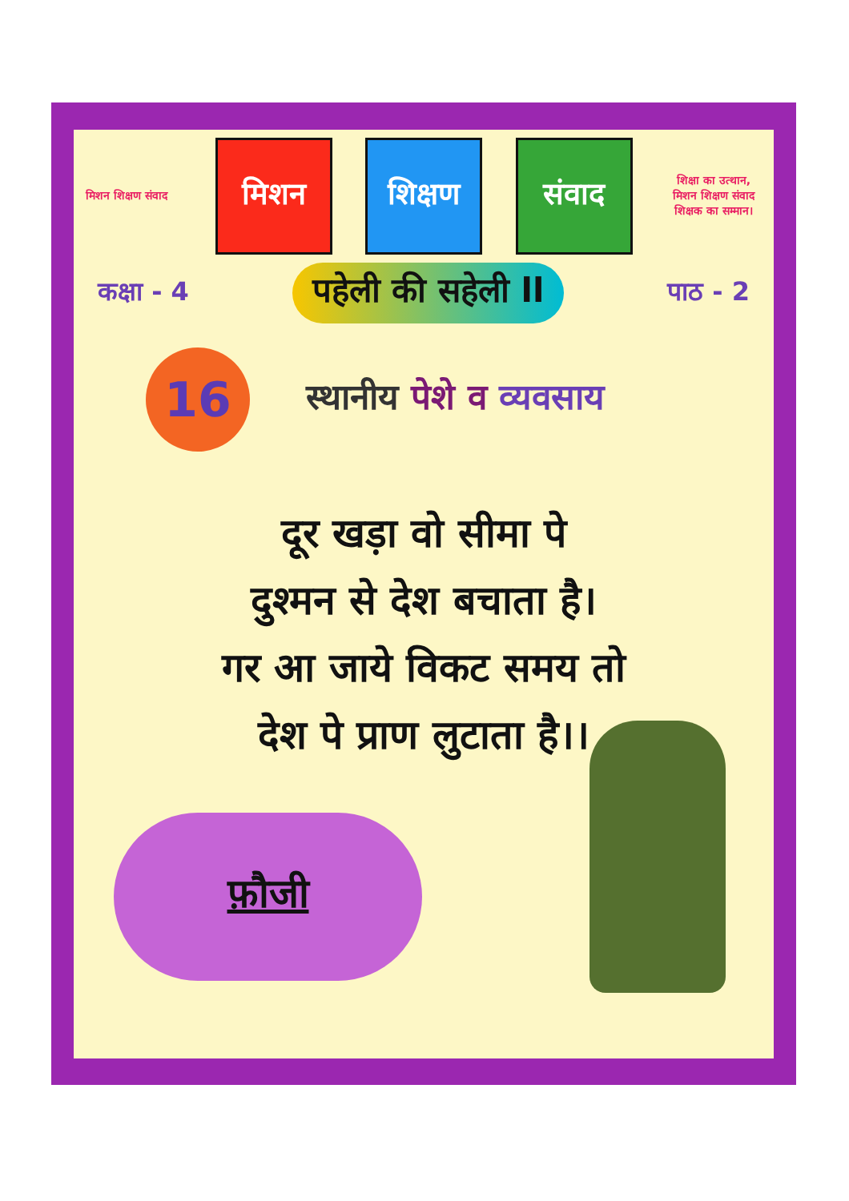मिशन शिक्षण संवाद
मिशन शिक्षण संवाद
शिक्षा का उत्थान, मिशन शिक्षण संवाद शिक्षक का सम्मान।
कक्षा - 4 पहेली की सहेली ll पाठ - 2
16
स्थानीय पेशे व व्यवसाय
दूर खड़ा वो सीमा पे
दुश्मन से देश बचाता है।
गर आ जाये विकट समय तो
देश पे प्राण लुटाता है।।
फ़ौजी